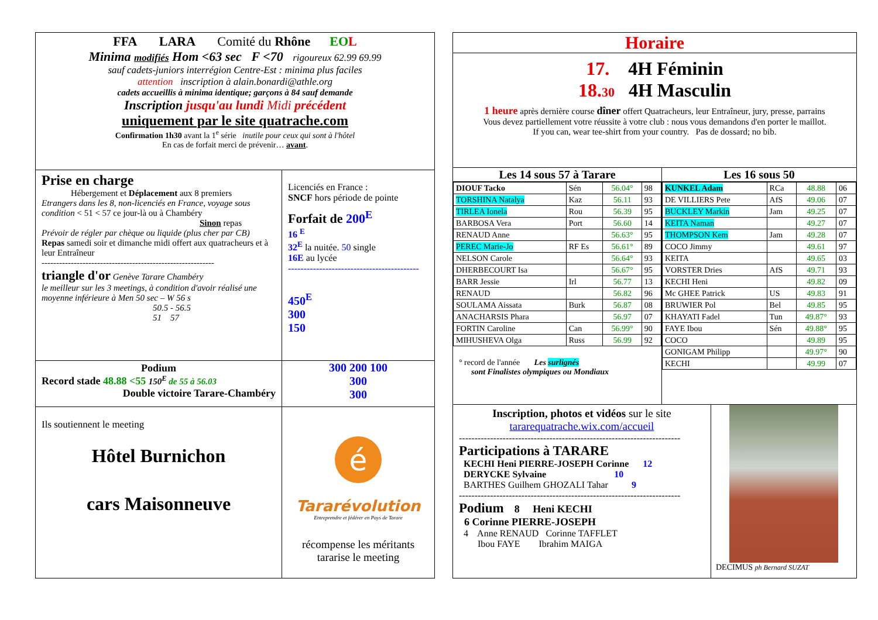FFA LARA Comité du Rhône EO L
Minima modifiés Hom <63 sec F <70 rigoureux 62.99 69.99
sauf cadets-juniors interrégion Centre-Est : minima plus faciles
attention inscription à alain.bonardi@athle.org
cadets accueillis à minima identique; garçons à 84 sauf demande
Inscription jusqu'au lundi Midi précédent
uniquement par le site quatrache.com
Confirmation 1h30 avant la 1<sup>e</sup> série inutile pour ceux qui sont à l'hôtel
En cas de forfait merci de prévenir… avant.
Prise en charge
Hébergement et Déplacement aux 8 premiers
Etrangers dans les 8, non-licenciés en France, voyage sous condition < 51 < 57 ce jour-là ou à Chambéry
Sinon repas
Prévoir de régler par chèque ou liquide (plus cher par CB)
Repas samedi soir et dimanche midi offert aux quatracheurs et à leur Entraîneur
-----------------------------------------------------------
triangle d'or Genève Tarare Chambéry
le meilleur sur les 3 meetings, à condition d'avoir réalisé une moyenne inférieure à Men 50 sec – W 56 s
50.5 - 56.5
51 57
Licenciés en France :
SNCF hors période de pointe
Forfait de 200<sup>E</sup>
16 <sup>E</sup>
32<sup>E</sup> la nuitée. 50 single
16E au lycée
------------------------------------------
450<sup>E</sup>
300
150
Podium
Record stade 48.88 <55 150<sup>E</sup> de 55 à 56.03
Double victoire Tarare-Chambéry
300 200 100
300
300
Ils soutiennent le meeting
Hôtel Burnichon
cars Maisonneuve
é
Tararévolution
Entreprendre et fédérer en Pays de Tarare
récompense les méritants
tararise le meeting
Horaire
17. 4H Féminin
18.30 4H Masculin
1 heure après dernière course dîner offert Quatracheurs, leur Entraîneur, jury, presse, parrains
Vous devez partiellement votre réussite à votre club : nous vous demandons d'en porter le maillot.
If you can, wear tee-shirt from your country. Pas de dossard; no bib.
Les 14 sous 57 à Tarare
| DIOUF Tacko | Sén | 56.04° | 98 |
| TORSHINA Natalya | Kaz | 56.11 | 93 |
| TIRLEA Ionela | Rou | 56.39 | 95 |
| BARBOSA Vera | Port | 56.60 | 14 |
| RENAUD Anne | | 56.63° | 95 |
| PEREC Marie-Jo | RF Es | 56.61° | 89 |
| NELSON Carole | | 56.64° | 93 |
| DHERBECOURT Isa | | 56.67° | 95 |
| BARR Jessie | Irl | 56.77 | 13 |
| RENAUD | | 56.82 | 96 |
| SOULAMA Aissata | Burk | 56.87 | 08 |
| ANACHARSIS Phara | | 56.97 | 07 |
| FORTIN Caroline | Can | 56.99° | 90 |
| MIHUSHEVA Olga | Russ | 56.99 | 92 |
° record de l'année Les surlignés
sont Finalistes olympiques ou Mondiaux
Les 16 sous 50
| KUNKEL Adam | RCa | 48.88 | 06 |
| DE VILLIERS Pete | AfS | 49.06 | 07 |
| BUCKLEY Markin | Jam | 49.25 | 07 |
| KEITA Naman | | 49.27 | 07 |
| THOMPSON Kem | Jam | 49.28 | 07 |
| COCO Jimmy | | 49.61 | 97 |
| KEITA | | 49.65 | 03 |
| VORSTER Dries | AfS | 49.71 | 93 |
| KECHI Heni | | 49.82 | 09 |
| Mc GHEE Patrick | US | 49.83 | 91 |
| BRUWIER Pol | Bel | 49.85 | 95 |
| KHAYATI Fadel | Tun | 49.87° | 93 |
| FAYE Ibou | Sén | 49.88° | 95 |
| COCO | | 49.89 | 95 |
| GONIGAM Philipp | | 49.97° | 90 |
| KECHI | | 49.99 | 07 |
Inscription, photos et vidéos sur le site
tararequatrache.wix.com/accueil
-----------------------------------------------------------------------
Participations à TARARE
KECHI Heni PIERRE-JOSEPH Corinne 12
DERYCKE Sylvaine 10
BARTHES Guilhem GHOZALI Tahar 9
-----------------------------------------------------------------------
Podium 8 Heni KECHI
6 Corinne PIERRE-JOSEPH
4 Anne RENAUD Corinne TAFFLET
Ibou FAYE Ibrahim MAIGA
DECIMUS ph Bernard SUZAT